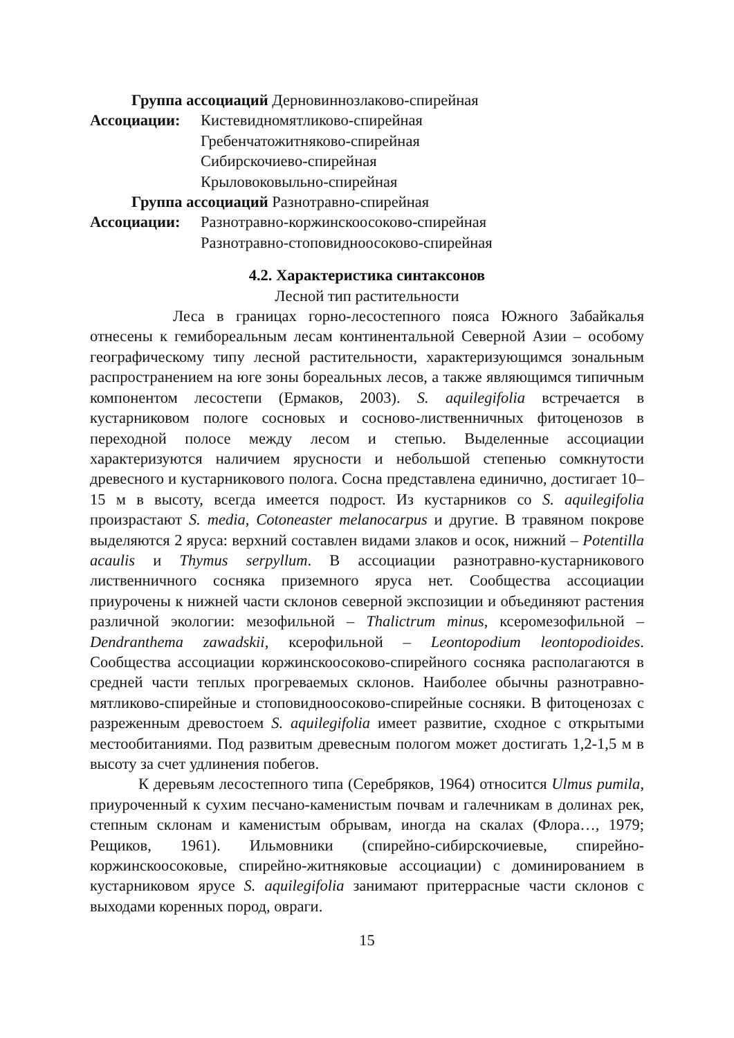Группа ассоциаций Дерновиннозлаково-спирейная
Ассоциации: Кистевидномятликово-спирейная
Гребенчатожитняково-спирейная
Сибирскочиево-спирейная
Крыловоковыльно-спирейная
Группа ассоциаций Разнотравно-спирейная
Ассоциации: Разнотравно-коржинскоосоково-спирейная
Разнотравно-стоповидноосоково-спирейная
4.2. Характеристика синтаксонов
Лесной тип растительности
Леса в границах горно-лесостепного пояса Южного Забайкалья отнесены к гемибореальным лесам континентальной Северной Азии – особому географическому типу лесной растительности, характеризующимся зональным распространением на юге зоны бореальных лесов, а также являющимся типичным компонентом лесостепи (Ермаков, 2003). S. aquilegifolia встречается в кустарниковом пологе сосновых и сосново-лиственничных фитоценозов в переходной полосе между лесом и степью. Выделенные ассоциации характеризуются наличием ярусности и небольшой степенью сомкнутости древесного и кустарникового полога. Сосна представлена единично, достигает 10–15 м в высоту, всегда имеется подрост. Из кустарников со S. aquilegifolia произрастают S. media, Cotoneaster melanocarpus и другие. В травяном покрове выделяются 2 яруса: верхний составлен видами злаков и осок, нижний – Potentilla acaulis и Thymus serpyllum. В ассоциации разнотравно-кустарникового лиственничного сосняка приземного яруса нет. Сообщества ассоциации приурочены к нижней части склонов северной экспозиции и объединяют растения различной экологии: мезофильной – Thalictrum minus, ксеромезофильной – Dendranthema zawadskii, ксерофильной – Leontopodium leontopodioides. Сообщества ассоциации коржинскоосоково-спирейного сосняка располагаются в средней части теплых прогреваемых склонов. Наиболее обычны разнотравно-мятликово-спирейные и стоповидноосоково-спирейные сосняки. В фитоценозах с разреженным древостоем S. aquilegifolia имеет развитие, сходное с открытыми местообитаниями. Под развитым древесным пологом может достигать 1,2-1,5 м в высоту за счет удлинения побегов.
К деревьям лесостепного типа (Серебряков, 1964) относится Ulmus pumila, приуроченный к сухим песчано-каменистым почвам и галечникам в долинах рек, степным склонам и каменистым обрывам, иногда на скалах (Флора…, 1979; Рещиков, 1961). Ильмовники (спирейно-сибирскочиевые, спирейно-коржинскоосоковые, спирейно-житняковые ассоциации) с доминированием в кустарниковом ярусе S. aquilegifolia занимают притеррасные части склонов с выходами коренных пород, овраги.
15